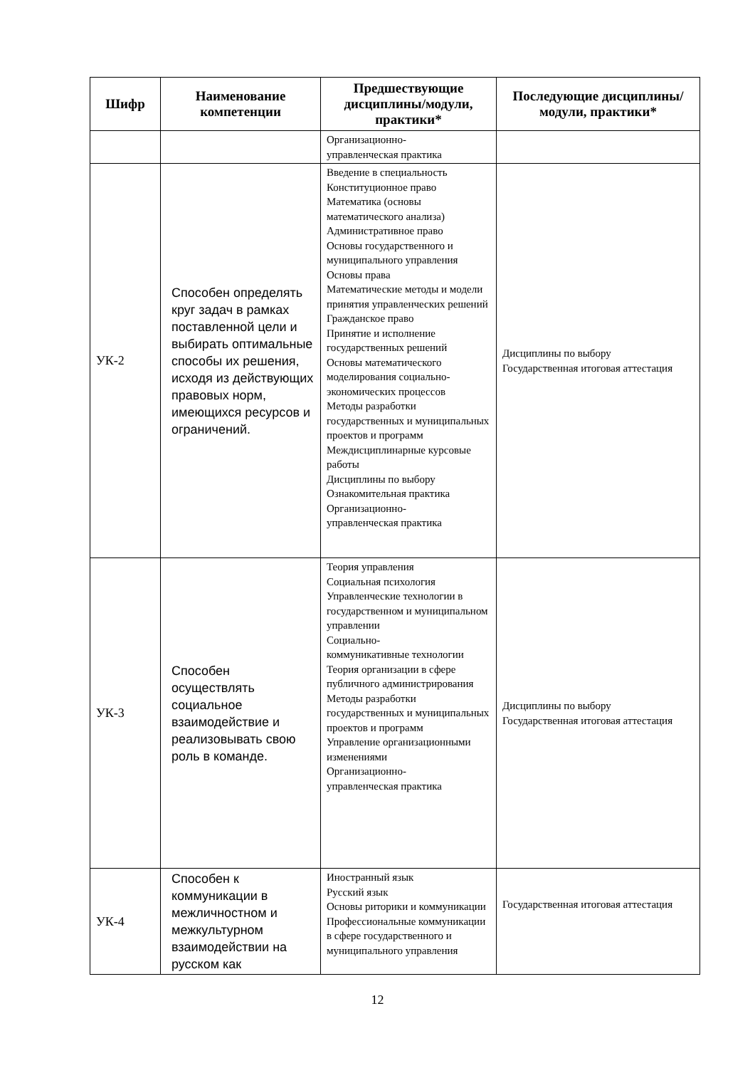| Шифр | Наименование компетенции | Предшествующие дисциплины/модули, практики* | Последующие дисциплины/модули, практики* |
| --- | --- | --- | --- |
| | | Организационно- управленческая практика | |
| УК-2 | Способен определять круг задач в рамках поставленной цели и выбирать оптимальные способы их решения, исходя из действующих правовых норм, имеющихся ресурсов и ограничений. | Введение в специальность Конституционное право Математика (основы математического анализа) Административное право Основы государственного и муниципального управления Основы права Математические методы и модели принятия управленческих решений Гражданское право Принятие и исполнение государственных решений Основы математического моделирования социально-экономических процессов Методы разработки государственных и муниципальных проектов и программ Междисциплинарные курсовые работы Дисциплины по выбору Ознакомительная практика Организационно- управленческая практика | Дисциплины по выбору Государственная итоговая аттестация |
| УК-3 | Способен осуществлять социальное взаимодействие и реализовывать свою роль в команде. | Теория управления Социальная психология Управленческие технологии в государственном и муниципальном управлении Социально- коммуникативные технологии Теория организации в сфере публичного администрирования Методы разработки государственных и муниципальных проектов и программ Управление организационными изменениями Организационно- управленческая практика | Дисциплины по выбору Государственная итоговая аттестация |
| УК-4 | Способен к коммуникации в межличностном и межкультурном взаимодействии на русском как | Иностранный язык Русский язык Основы риторики и коммуникации Профессиональные коммуникации в сфере государственного и муниципального управления | Государственная итоговая аттестация |
12